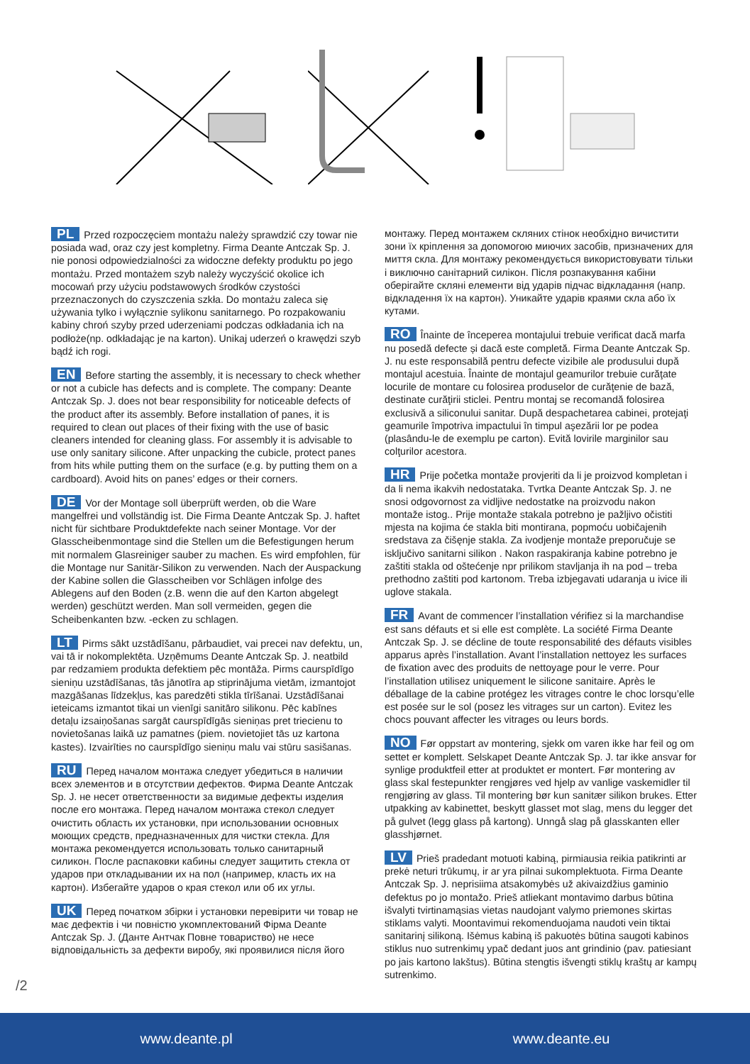PL Przed rozpoczęciem montażu należy sprawdzić czy towar nie posiada wad, oraz czy jest kompletny. Firma Deante Antczak Sp. J. nie ponosi odpowiedzialności za widoczne defekty produktu po jego montażu. Przed montażem szyb należy wyczyścić okolice ich mocowań przy użyciu podstawowych środków czystości przeznaczonych do czyszczenia szkła. Do montażu zaleca się używania tylko i wyłącznie sylikonu sanitarnego. Po rozpakowaniu kabiny chroń szyby przed uderzeniami podczas odkładania ich na podłoże(np. odkładając je na karton). Unikaj uderzeń o krawędzi szyb bądź ich rogi.
EN Before starting the assembly, it is necessary to check whether or not a cubicle has defects and is complete. The company: Deante Antczak Sp. J. does not bear responsibility for noticeable defects of the product after its assembly. Before installation of panes, it is required to clean out places of their fixing with the use of basic cleaners intended for cleaning glass. For assembly it is advisable to use only sanitary silicone. After unpacking the cubicle, protect panes from hits while putting them on the surface (e.g. by putting them on a cardboard). Avoid hits on panes’ edges or their corners.
DE Vor der Montage soll überprüft werden, ob die Ware mangelfrei und vollständig ist. Die Firma Deante Antczak Sp. J. haftet nicht für sichtbare Produktdefekte nach seiner Montage. Vor der Glasscheibenmontage sind die Stellen um die Befestigungen herum mit normalem Glasreiniger sauber zu machen. Es wird empfohlen, für die Montage nur Sanitär-Silikon zu verwenden. Nach der Auspackung der Kabine sollen die Glasscheiben vor Schlägen infolge des Ablegens auf den Boden (z.B. wenn die auf den Karton abgelegt werden) geschützt werden. Man soll vermeiden, gegen die Scheibenkanten bzw. -ecken zu schlagen.
LT Pirms sākt uzstādīšanu, pārbaudiet, vai precei nav defektu, un, vai tā ir nokomplektēta. Uzņēmums Deante Antczak Sp. J. neatbild par redzamiem produkta defektiem pēc montāža. Pirms caurspīdīgo sieniņu uzstādīšanas, tās jānotīra ap stiprinājuma vietām, izmantojot mazgāšanas līdzekļus, kas paredzēti stikla tīrīšanai. Uzstādīšanai ieteicams izmantot tikai un vienīgi sanitāro silikonu. Pēc kabīnes detaļu izsaiņošanas sargāt caurspīdīgās sieniņas pret triecienu to novietošanas laikā uz pamatnes (piem. novietojiet tās uz kartona kastes). Izvairīties no caurspīdīgo sieniņu malu vai stūru sasišanas.
RU Перед началом монтажа следует убедиться в наличии всех элементов и в отсутствии дефектов. Фирма Deante Antczak Sp. J. не несет ответственности за видимые дефекты изделия после его монтажа. Перед началом монтажа стекол следует очистить область их установки, при использовании основных моющих средств, предназначенных для чистки стекла. Для монтажа рекомендуется использовать только санитарный силикон. После распаковки кабины следует защитить стекла от ударов при откладывании их на пол (например, класть их на картон). Избегайте ударов о края стекол или об их углы.
UK Перед початком збірки і установки перевірити чи товар не має дефектів і чи повністю укомплектований Фірма Deante Antczak Sp. J. (Данте Антчак Повне товариство) не несе відповідальність за дефекти виробу, які проявилися після його
монтажу. Перед монтажем скляних стінок необхідно вичистити зони їх кріплення за допомогою миючих засобів, призначених для миття скла. Для монтажу рекомендується використовувати тільки і виключно санітарний силікон. Після розпакування кабіни оберігайте скляні елементи від ударів підчас відкладання (напр. відкладення їх на картон). Уникайте ударів краями скла або їх кутами.
RO Înainte de începerea montajului trebuie verificat dacă marfa nu posedă defecte și dacă este completă. Firma Deante Antczak Sp. J. nu este responsabilă pentru defecte vizibile ale produsului după montajul acestuia. Înainte de montajul geamurilor trebuie curăţate locurile de montare cu folosirea produselor de curăţenie de bază, destinate curăţirii sticlei. Pentru montaj se recomandă folosirea exclusivă a siliconului sanitar. După despachetarea cabinei, protejaţi geamurile împotriva impactului în timpul aşezării lor pe podea (plasându-le de exemplu pe carton). Evită lovirile marginilor sau colţurilor acestora.
HR Prije početka montaže provjeriti da li je proizvod kompletan i da li nema ikakvih nedostataka. Tvrtka Deante Antczak Sp. J. ne snosi odgovornost za vidljive nedostatke na proizvodu nakon montaže istog.. Prije montaže stakala potrebno je pažljivo očistiti mjesta na kojima će stakla biti montirana, popmoću uobičajenih sredstava za čišęnje stakla. Za ivodjenje montaže preporučuje se isključivo sanitarni silikon . Nakon raspakiranja kabine potrebno je zaštiti stakla od oštećenje npr prilikom stavljanja ih na pod – treba prethodno zaštiti pod kartonom. Treba izbjegavati udaranja u ivice ili uglove stakala.
FR Avant de commencer l’installation vérifiez si la marchandise est sans défauts et si elle est complète. La société Firma Deante Antczak Sp. J. se décline de toute responsabilité des défauts visibles apparus après l’installation. Avant l’installation nettoyez les surfaces de fixation avec des produits de nettoyage pour le verre. Pour l’installation utilisez uniquement le silicone sanitaire. Après le déballage de la cabine protégez les vitrages contre le choc lorsqu’elle est posée sur le sol (posez les vitrages sur un carton). Evitez les chocs pouvant affecter les vitrages ou leurs bords.
NO Før oppstart av montering, sjekk om varen ikke har feil og om settet er komplett. Selskapet Deante Antczak Sp. J. tar ikke ansvar for synlige produktfeil etter at produktet er montert. Før montering av glass skal festepunkter rengjøres ved hjelp av vanlige vaskemidler til rengjøring av glass. Til montering bør kun sanitær silikon brukes. Etter utpakking av kabinettet, beskytt glasset mot slag, mens du legger det på gulvet (legg glass på kartong). Unngå slag på glasskanten eller glasshjørnet.
LV Prieš pradedant motuoti kabiną, pirmiausia reikia patikrinti ar prekė neturi trūkumų, ir ar yra pilnai sukomplektuota. Firma Deante Antczak Sp. J. neprisiima atsakomybės už akivaizdžius gaminio defektus po jo montažo. Prieš atliekant montavimo darbus būtina išvalyti tvirtinamąsias vietas naudojant valymo priemones skirtas stiklams valyti. Moontavimui rekomenduojama naudoti vein tiktai sanitarinį silikoną. Išėmus kabiną iš pakuotės būtina saugoti kabinos stiklus nuo sutrenkimų ypač dedant juos ant grindinio (pav. patiesiant po jais kartono lakštus). Būtina stengtis išvengti stiklų kraštų ar kampų sutrenkimo.
/2
www.deante.pl www.deante.eu